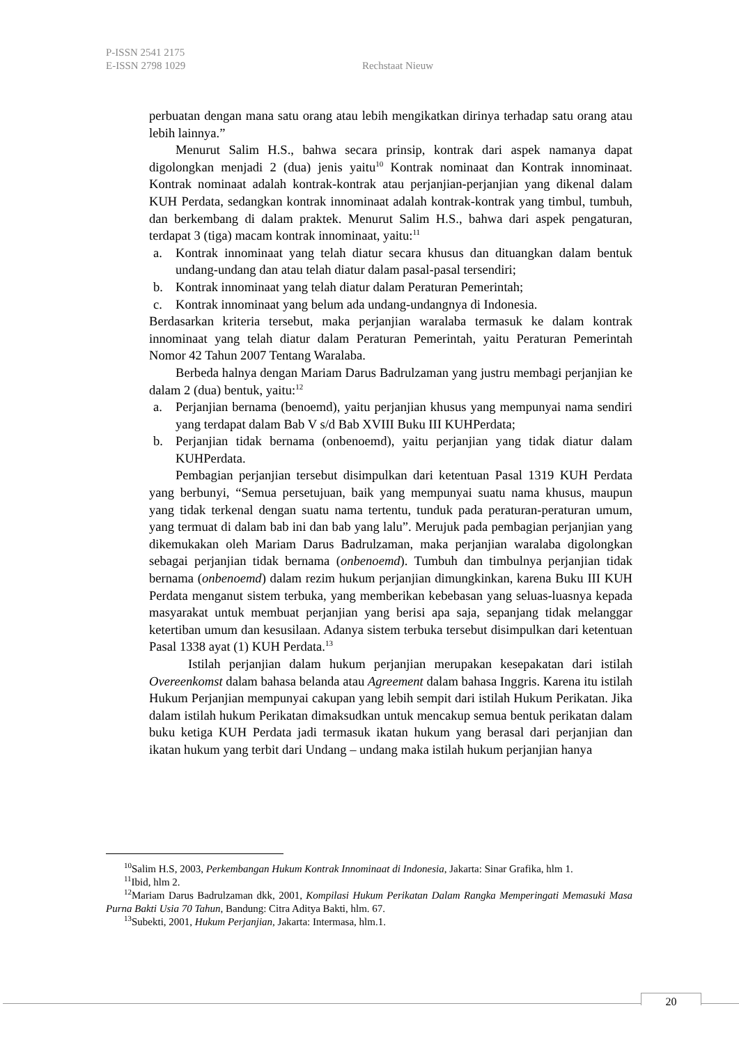P-ISSN 2541 2175
E-ISSN 2798 1029 Rechstaat Nieuw
perbuatan dengan mana satu orang atau lebih mengikatkan dirinya terhadap satu orang atau lebih lainnya.”
Menurut Salim H.S., bahwa secara prinsip, kontrak dari aspek namanya dapat digolongkan menjadi 2 (dua) jenis yaitu<sup>10</sup> Kontrak nominaat dan Kontrak innominaat. Kontrak nominaat adalah kontrak-kontrak atau perjanjian-perjanjian yang dikenal dalam KUH Perdata, sedangkan kontrak innominaat adalah kontrak-kontrak yang timbul, tumbuh, dan berkembang di dalam praktek. Menurut Salim H.S., bahwa dari aspek pengaturan, terdapat 3 (tiga) macam kontrak innominaat, yaitu:<sup>11</sup>
a. Kontrak innominaat yang telah diatur secara khusus dan dituangkan dalam bentuk undang-undang dan atau telah diatur dalam pasal-pasal tersendiri;
b. Kontrak innominaat yang telah diatur dalam Peraturan Pemerintah;
c. Kontrak innominaat yang belum ada undang-undangnya di Indonesia.
Berdasarkan kriteria tersebut, maka perjanjian waralaba termasuk ke dalam kontrak innominaat yang telah diatur dalam Peraturan Pemerintah, yaitu Peraturan Pemerintah Nomor 42 Tahun 2007 Tentang Waralaba.
Berbeda halnya dengan Mariam Darus Badrulzaman yang justru membagi perjanjian ke dalam 2 (dua) bentuk, yaitu:<sup>12</sup>
a. Perjanjian bernama (benoemd), yaitu perjanjian khusus yang mempunyai nama sendiri yang terdapat dalam Bab V s/d Bab XVIII Buku III KUHPerdata;
b. Perjanjian tidak bernama (onbenoemd), yaitu perjanjian yang tidak diatur dalam KUHPerdata.
Pembagian perjanjian tersebut disimpulkan dari ketentuan Pasal 1319 KUH Perdata yang berbunyi, “Semua persetujuan, baik yang mempunyai suatu nama khusus, maupun yang tidak terkenal dengan suatu nama tertentu, tunduk pada peraturan-peraturan umum, yang termuat di dalam bab ini dan bab yang lalu”. Merujuk pada pembagian perjanjian yang dikemukakan oleh Mariam Darus Badrulzaman, maka perjanjian waralaba digolongkan sebagai perjanjian tidak bernama (onbenoemd). Tumbuh dan timbulnya perjanjian tidak bernama (onbenoemd) dalam rezim hukum perjanjian dimungkinkan, karena Buku III KUH Perdata menganut sistem terbuka, yang memberikan kebebasan yang seluas-luasnya kepada masyarakat untuk membuat perjanjian yang berisi apa saja, sepanjang tidak melanggar ketertiban umum dan kesusilaan. Adanya sistem terbuka tersebut disimpulkan dari ketentuan Pasal 1338 ayat (1) KUH Perdata.<sup>13</sup>
Istilah perjanjian dalam hukum perjanjian merupakan kesepakatan dari istilah Overeenkomst dalam bahasa belanda atau Agreement dalam bahasa Inggris. Karena itu istilah Hukum Perjanjian mempunyai cakupan yang lebih sempit dari istilah Hukum Perikatan. Jika dalam istilah hukum Perikatan dimaksudkan untuk mencakup semua bentuk perikatan dalam buku ketiga KUH Perdata jadi termasuk ikatan hukum yang berasal dari perjanjian dan ikatan hukum yang terbit dari Undang – undang maka istilah hukum perjanjian hanya
<sup>10</sup> Salim H.S, 2003, Perkembangan Hukum Kontrak Innominaat di Indonesia, Jakarta: Sinar Grafika, hlm 1.
<sup>11</sup> Ibid, hlm 2.
<sup>12</sup> Mariam Darus Badrulzaman dkk, 2001, Kompilasi Hukum Perikatan Dalam Rangka Memperingati Memasuki Masa Purna Bakti Usia 70 Tahun, Bandung: Citra Aditya Bakti, hlm. 67.
<sup>13</sup> Subekti, 2001, Hukum Perjanjian, Jakarta: Intermasa, hlm.1.
20